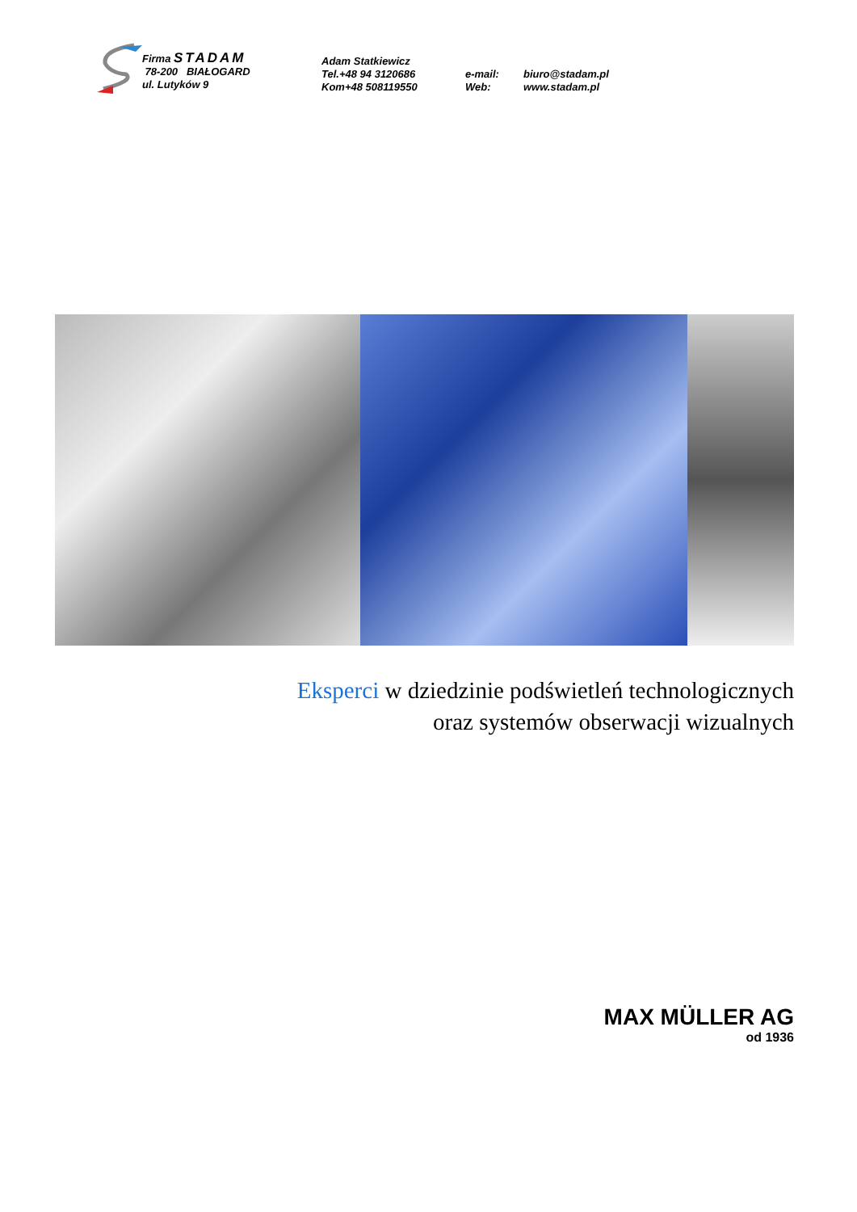Firma STADAM
78-200 BIAŁOGARD
ul. Lutyków 9
Adam Statkiewicz
Tel.+48 94 3120686
Kom+48 508119550
e-mail:
Web:
biuro@stadam.pl
www.stadam.pl
Eksperci w dziedzinie podświetleń technologicznych
oraz systemów obserwacji wizualnych
MAX MÜLLER AG
od 1936